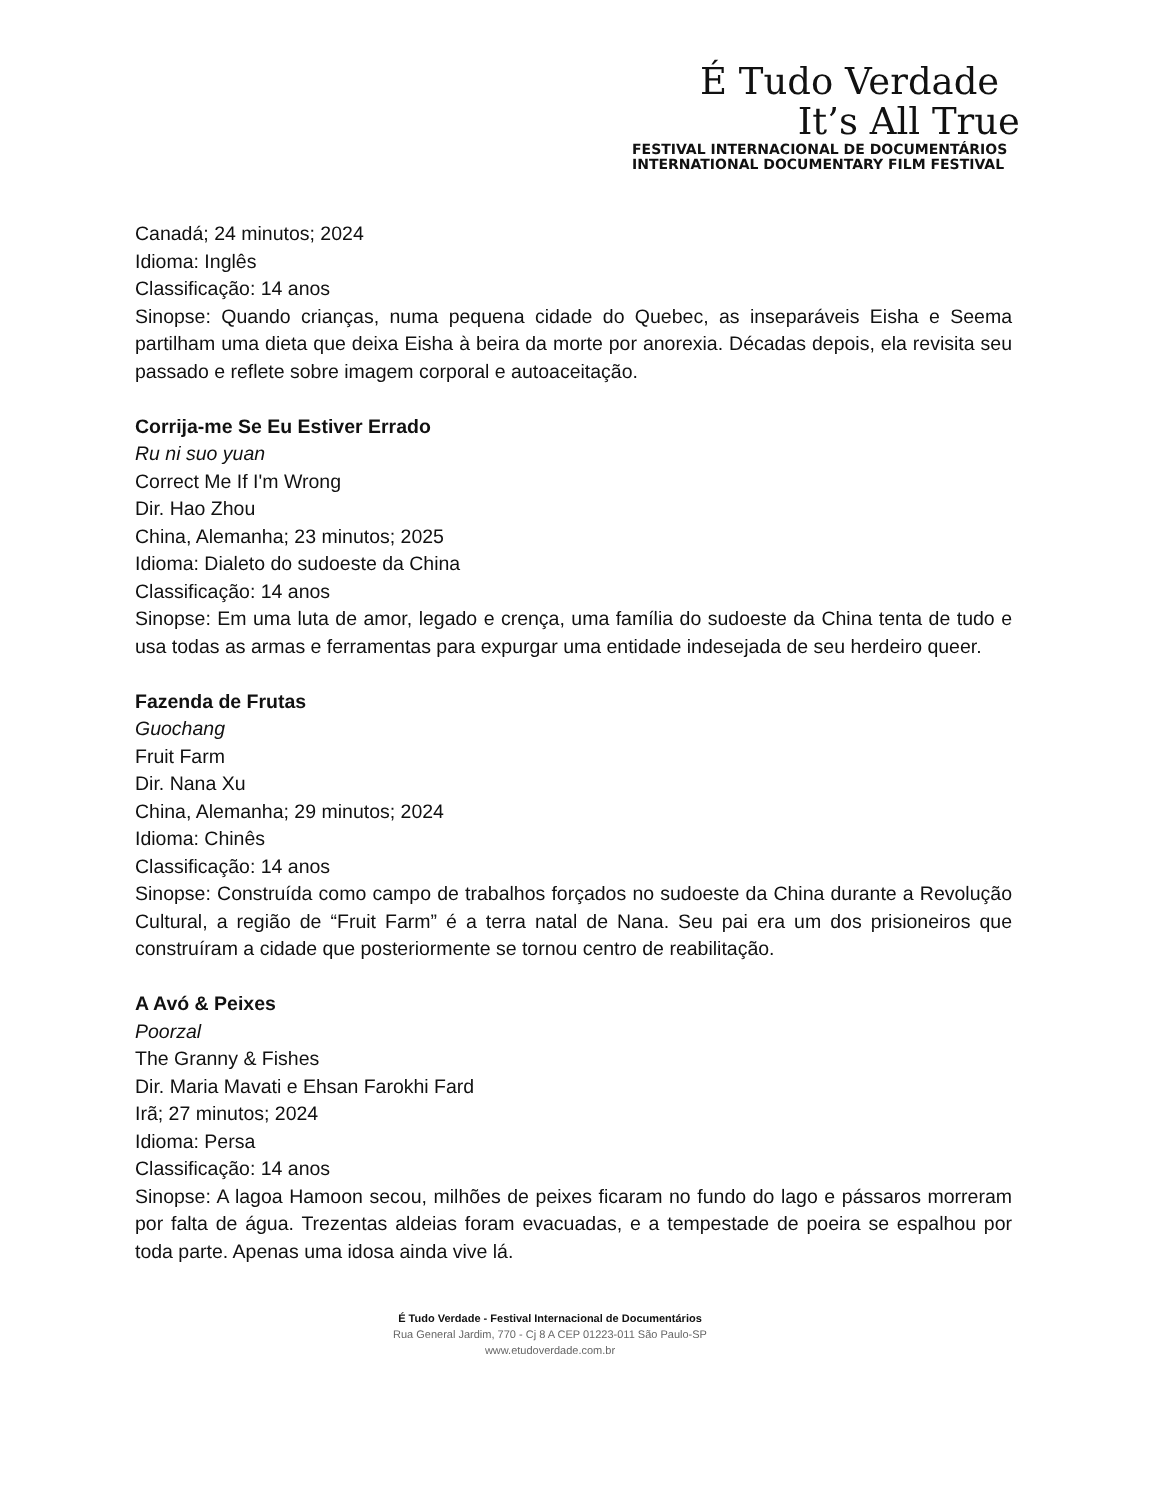É Tudo Verdade
It’s All True
FESTIVAL INTERNACIONAL DE DOCUMENTÁRIOS
INTERNATIONAL DOCUMENTARY FILM FESTIVAL
Canadá; 24 minutos; 2024
Idioma: Inglês
Classificação: 14 anos
Sinopse: Quando crianças, numa pequena cidade do Quebec, as inseparáveis Eisha e Seema partilham uma dieta que deixa Eisha à beira da morte por anorexia. Décadas depois, ela revisita seu passado e reflete sobre imagem corporal e autoaceitação.
Corrija-me Se Eu Estiver Errado
Ru ni suo yuan
Correct Me If I'm Wrong
Dir. Hao Zhou
China, Alemanha; 23 minutos; 2025
Idioma: Dialeto do sudoeste da China
Classificação: 14 anos
Sinopse: Em uma luta de amor, legado e crença, uma família do sudoeste da China tenta de tudo e usa todas as armas e ferramentas para expurgar uma entidade indesejada de seu herdeiro queer.
Fazenda de Frutas
Guochang
Fruit Farm
Dir. Nana Xu
China, Alemanha; 29 minutos; 2024
Idioma: Chinês
Classificação: 14 anos
Sinopse: Construída como campo de trabalhos forçados no sudoeste da China durante a Revolução Cultural, a região de “Fruit Farm” é a terra natal de Nana. Seu pai era um dos prisioneiros que construíram a cidade que posteriormente se tornou centro de reabilitação.
A Avó & Peixes
Poorzal
The Granny & Fishes
Dir. Maria Mavati e Ehsan Farokhi Fard
Irã; 27 minutos; 2024
Idioma: Persa
Classificação: 14 anos
Sinopse: A lagoa Hamoon secou, milhões de peixes ficaram no fundo do lago e pássaros morreram por falta de água. Trezentas aldeias foram evacuadas, e a tempestade de poeira se espalhou por toda parte. Apenas uma idosa ainda vive lá.
É Tudo Verdade - Festival Internacional de Documentários
Rua General Jardim, 770 - Cj 8 A CEP 01223-011 São Paulo-SP
www.etudoverdade.com.br